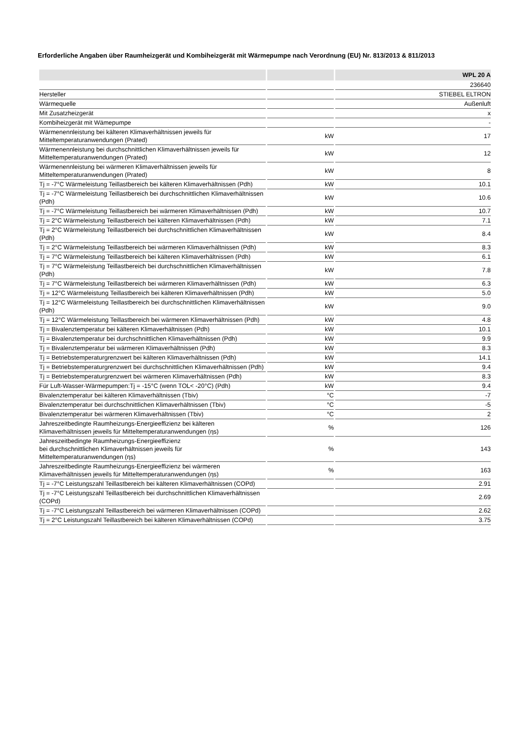Erforderliche Angaben über Raumheizgerät und Kombiheizgerät mit Wärmepumpe nach Verordnung (EU) Nr. 813/2013 & 811/2013
| | | WPL 20 A |
| --- | --- | --- |
| | | 236640 |
| Hersteller | | STIEBEL ELTRON |
| Wärmequelle | | Außenluft |
| Mit Zusatzheizgerät | | x |
| Kombiheizgerät mit Wämepumpe | | - |
| Wärmenennleistung bei kälteren Klimaverhältnissen jeweils für Mitteltemperaturanwendungen (Prated) | kW | 17 |
| Wärmenennleistung bei durchschnittlichen Klimaverhältnissen jeweils für Mitteltemperaturanwendungen (Prated) | kW | 12 |
| Wärmenennleistung bei wärmeren Klimaverhältnissen jeweils für Mitteltemperaturanwendungen (Prated) | kW | 8 |
| Tj = -7°C Wärmeleistung Teillastbereich bei kälteren Klimaverhältnissen (Pdh) | kW | 10.1 |
| Tj = -7°C Wärmeleistung Teillastbereich bei durchschnittlichen Klimaverhältnissen (Pdh) | kW | 10.6 |
| Tj = -7°C Wärmeleistung Teillastbereich bei wärmeren Klimaverhältnissen (Pdh) | kW | 10.7 |
| Tj = 2°C Wärmeleistung Teillastbereich bei kälteren Klimaverhältnissen (Pdh) | kW | 7.1 |
| Tj = 2°C Wärmeleistung Teillastbereich bei durchschnittlichen Klimaverhältnissen (Pdh) | kW | 8.4 |
| Tj = 2°C Wärmeleistung Teillastbereich bei wärmeren Klimaverhältnissen (Pdh) | kW | 8.3 |
| Tj = 7°C Wärmeleistung Teillastbereich bei kälteren Klimaverhältnissen (Pdh) | kW | 6.1 |
| Tj = 7°C Wärmeleistung Teillastbereich bei durchschnittlichen Klimaverhältnissen (Pdh) | kW | 7.8 |
| Tj = 7°C Wärmeleistung Teillastbereich bei wärmeren Klimaverhältnissen (Pdh) | kW | 6.3 |
| Tj = 12°C Wärmeleistung Teillastbereich bei kälteren Klimaverhältnissen (Pdh) | kW | 5.0 |
| Tj = 12°C Wärmeleistung Teillastbereich bei durchschnittlichen Klimaverhältnissen (Pdh) | kW | 9.0 |
| Tj = 12°C Wärmeleistung Teillastbereich bei wärmeren Klimaverhältnissen (Pdh) | kW | 4.8 |
| Tj = Bivalenztemperatur bei kälteren Klimaverhältnissen (Pdh) | kW | 10.1 |
| Tj = Bivalenztemperatur bei durchschnittlichen Klimaverhältnissen (Pdh) | kW | 9.9 |
| Tj = Bivalenztemperatur bei wärmeren Klimaverhältnissen (Pdh) | kW | 8.3 |
| Tj = Betriebstemperaturgrenzwert bei kälteren Klimaverhältnissen (Pdh) | kW | 14.1 |
| Tj = Betriebstemperaturgrenzwert bei durchschnittlichen Klimaverhältnissen (Pdh) | kW | 9.4 |
| Tj = Betriebstemperaturgrenzwert bei wärmeren Klimaverhältnissen (Pdh) | kW | 8.3 |
| Für Luft-Wasser-Wärmepumpen:Tj = -15°C (wenn TOL< -20°C) (Pdh) | kW | 9.4 |
| Bivalenztemperatur bei kälteren Klimaverhältnissen (Tbiv) | °C | -7 |
| Bivalenztemperatur bei durchschnittlichen Klimaverhältnissen (Tbiv) | °C | -5 |
| Bivalenztemperatur bei wärmeren Klimaverhältnissen (Tbiv) | °C | 2 |
| Jahreszeitbedingte Raumheizungs-Energieeffizienz bei kälteren Klimaverhältnissen jeweils für Mitteltemperaturanwendungen (ηs) | % | 126 |
| Jahreszeitbedingte Raumheizungs-Energieeffizienz bei durchschnittlichen Klimaverhältnissen jeweils für Mitteltemperaturanwendungen (ηs) | % | 143 |
| Jahreszeitbedingte Raumheizungs-Energieeffizienz bei wärmeren Klimaverhältnissen jeweils für Mitteltemperaturanwendungen (ηs) | % | 163 |
| Tj = -7°C Leistungszahl Teillastbereich bei kälteren Klimaverhältnissen (COPd) | | 2.91 |
| Tj = -7°C Leistungszahl Teillastbereich bei durchschnittlichen Klimaverhältnissen (COPd) | | 2.69 |
| Tj = -7°C Leistungszahl Teillastbereich bei wärmeren Klimaverhältnissen (COPd) | | 2.62 |
| Tj = 2°C Leistungszahl Teillastbereich bei kälteren Klimaverhältnissen (COPd) | | 3.75 |